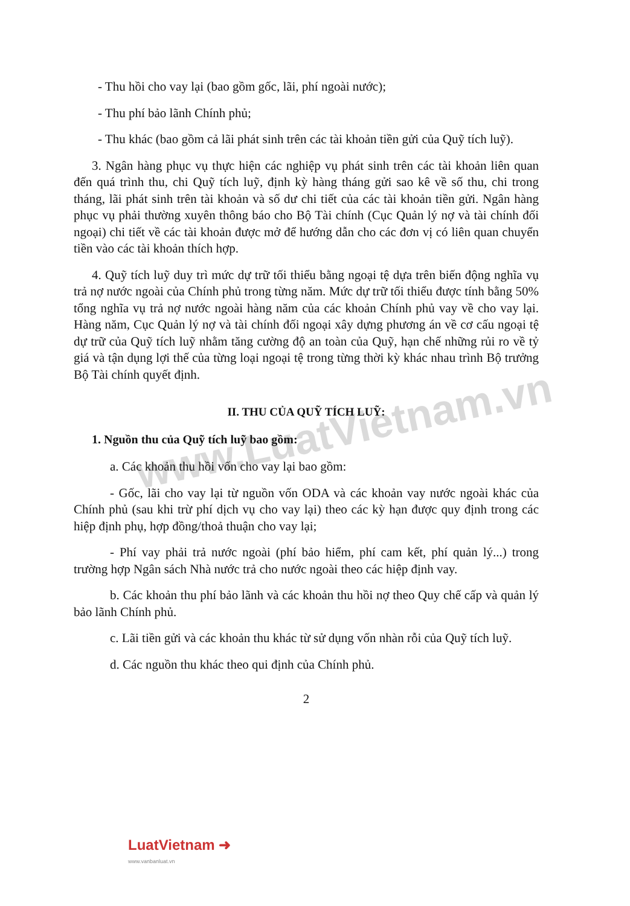www.LuatVietnam.vn
- Thu hồi cho vay lại (bao gồm gốc, lãi, phí ngoài nước);
- Thu phí bảo lãnh Chính phủ;
- Thu khác (bao gồm cả lãi phát sinh trên các tài khoản tiền gửi của Quỹ tích luỹ).
3. Ngân hàng phục vụ thực hiện các nghiệp vụ phát sinh trên các tài khoản liên quan đến quá trình thu, chi Quỹ tích luỹ, định kỳ hàng tháng gửi sao kê về số thu, chi trong tháng, lãi phát sinh trên tài khoản và số dư chi tiết của các tài khoản tiền gửi. Ngân hàng phục vụ phải thường xuyên thông báo cho Bộ Tài chính (Cục Quản lý nợ và tài chính đối ngoại) chi tiết về các tài khoản được mở để hướng dẫn cho các đơn vị có liên quan chuyển tiền vào các tài khoản thích hợp.
4. Quỹ tích luỹ duy trì mức dự trữ tối thiểu bằng ngoại tệ dựa trên biến động nghĩa vụ trả nợ nước ngoài của Chính phủ trong từng năm. Mức dự trữ tối thiểu được tính bằng 50% tổng nghĩa vụ trả nợ nước ngoài hàng năm của các khoản Chính phủ vay về cho vay lại. Hàng năm, Cục Quản lý nợ và tài chính đối ngoại xây dựng phương án về cơ cấu ngoại tệ dự trữ của Quỹ tích luỹ nhằm tăng cường độ an toàn của Quỹ, hạn chế những rủi ro về tỷ giá và tận dụng lợi thế của từng loại ngoại tệ trong từng thời kỳ khác nhau trình Bộ trưởng Bộ Tài chính quyết định.
II. THU CỦA QUỸ TÍCH LUỸ:
1. Nguồn thu của Quỹ tích luỹ bao gồm:
a. Các khoản thu hồi vốn cho vay lại bao gồm:
- Gốc, lãi cho vay lại từ nguồn vốn ODA và các khoản vay nước ngoài khác của Chính phủ (sau khi trừ phí dịch vụ cho vay lại) theo các kỳ hạn được quy định trong các hiệp định phụ, hợp đồng/thoả thuận cho vay lại;
- Phí vay phải trả nước ngoài (phí bảo hiểm, phí cam kết, phí quản lý...) trong trường hợp Ngân sách Nhà nước trả cho nước ngoài theo các hiệp định vay.
b. Các khoản thu phí bảo lãnh và các khoản thu hồi nợ theo Quy chế cấp và quản lý bảo lãnh Chính phủ.
c. Lãi tiền gửi và các khoản thu khác từ sử dụng vốn nhàn rỗi của Quỹ tích luỹ.
d. Các nguồn thu khác theo qui định của Chính phủ.
2
LuatVietnam ➜
www.vanbanluat.vn